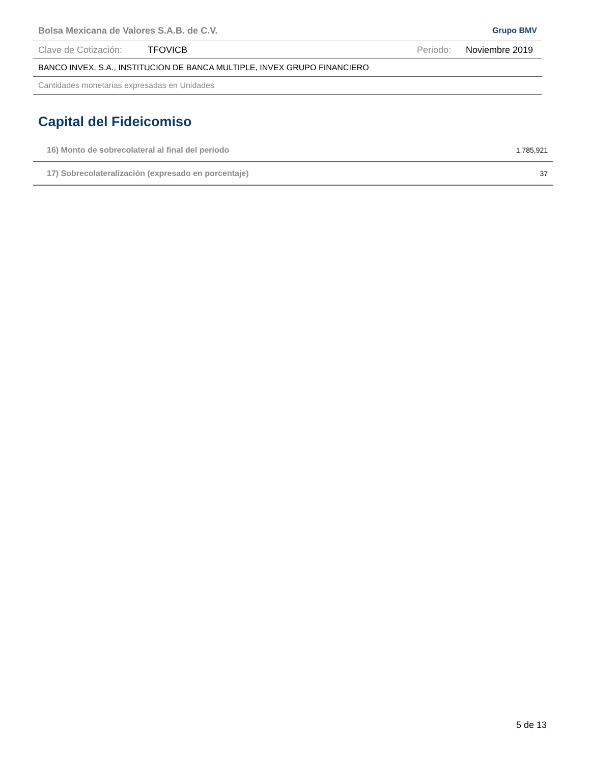Bolsa Mexicana de Valores S.A.B. de C.V. Grupo BMV
Clave de Cotización: TFOVICB Periodo: Noviembre 2019
BANCO INVEX, S.A., INSTITUCION DE BANCA MULTIPLE, INVEX GRUPO FINANCIERO
Cantidades monetarias expresadas en Unidades
Capital del Fideicomiso
| 16) Monto de sobrecolateral al final del periodo | 1,785,921 |
| 17) Sobrecolateralización (expresado en porcentaje) | 37 |
5 de 13